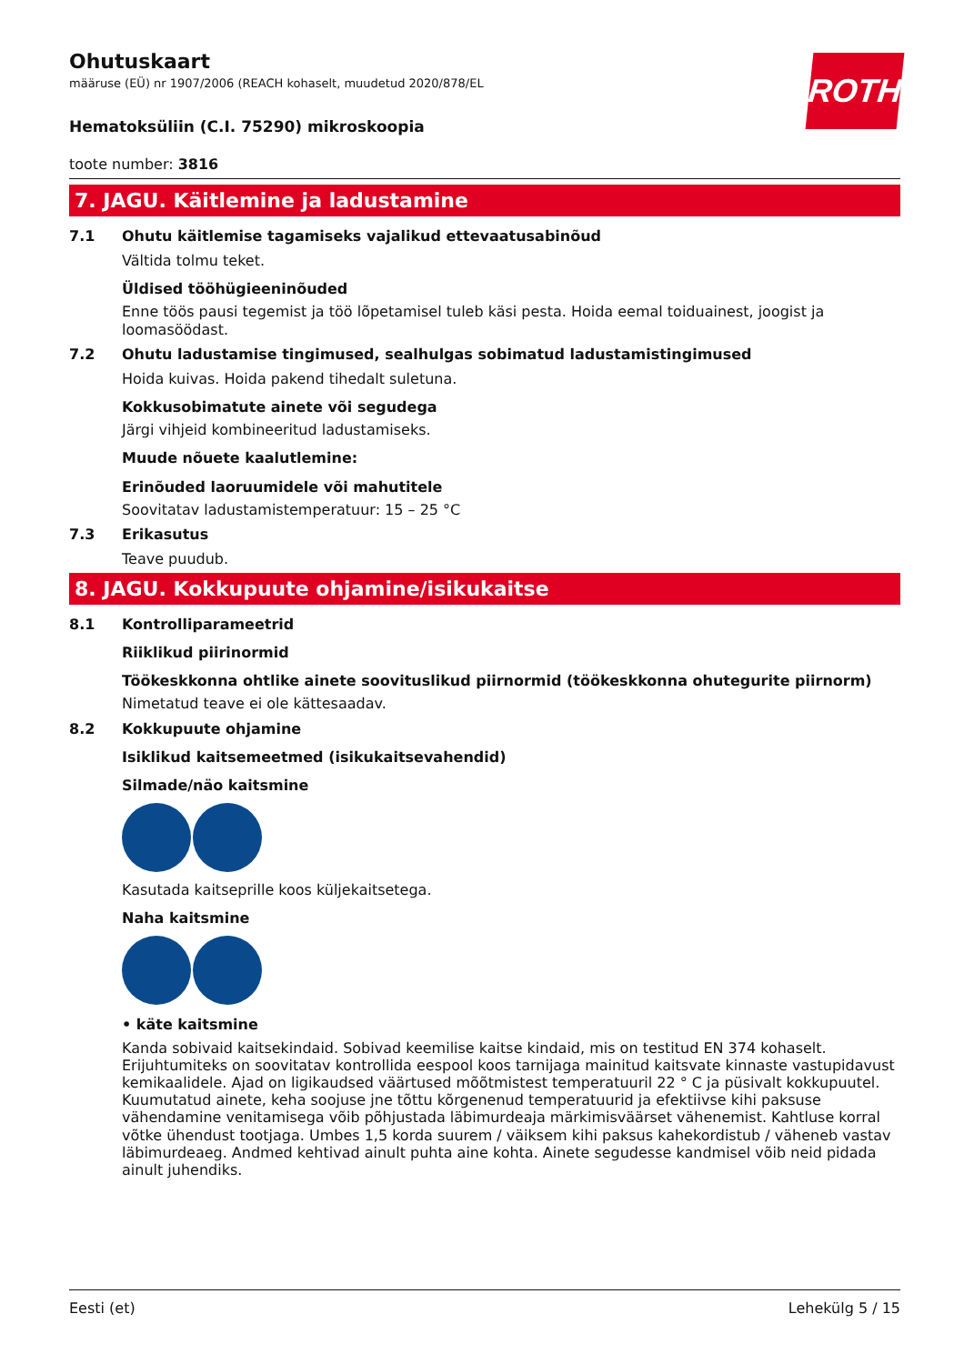ROTH
Ohutuskaart
määruse (EÜ) nr 1907/2006 (REACH kohaselt, muudetud 2020/878/EL
Hematoksüliin (C.I. 75290) mikroskoopia
toote number: 3816
7. JAGU. Käitlemine ja ladustamine
7.1 Ohutu käitlemise tagamiseks vajalikud ettevaatusabinõud
Vältida tolmu teket.
Üldised tööhügieeninõuded
Enne töös pausi tegemist ja töö lõpetamisel tuleb käsi pesta. Hoida eemal toiduainest, joogist ja loomasöödast.
7.2 Ohutu ladustamise tingimused, sealhulgas sobimatud ladustamistingimused
Hoida kuivas. Hoida pakend tihedalt suletuna.
Kokkusobimatute ainete või segudega
Järgi vihjeid kombineeritud ladustamiseks.
Muude nõuete kaalutlemine:
Erinõuded laoruumidele või mahutitele
Soovitatav ladustamistemperatuur: 15 – 25 °C
7.3 Erikasutus
Teave puudub.
8. JAGU. Kokkupuute ohjamine/isikukaitse
8.1 Kontrolliparameetrid
Riiklikud piirinormid
Töökeskkonna ohtlike ainete soovituslikud piirnormid (töökeskkonna ohutegurite piirnorm)
Nimetatud teave ei ole kättesaadav.
8.2 Kokkupuute ohjamine
Isiklikud kaitsemeetmed (isikukaitsevahendid)
Silmade/näo kaitsmine
Kasutada kaitseprille koos küljekaitsetega.
Naha kaitsmine
• käte kaitsmine
Kanda sobivaid kaitsekindaid. Sobivad keemilise kaitse kindaid, mis on testitud EN 374 kohaselt. Erijuhtumiteks on soovitatav kontrollida eespool koos tarnijaga mainitud kaitsvate kinnaste vastupidavust kemikaalidele. Ajad on ligikaudsed väärtused mõõtmistest temperatuuril 22 ° C ja püsivalt kokkupuutel. Kuumutatud ainete, keha soojuse jne tõttu kõrgenenud temperatuurid ja efektiivse kihi paksuse vähendamine venitamisega võib põhjustada läbimurdeaja märkimisväärset vähenemist. Kahtluse korral võtke ühendust tootjaga. Umbes 1,5 korda suurem / väiksem kihi paksus kahekordistub / väheneb vastav läbimurdeaeg. Andmed kehtivad ainult puhta aine kohta. Ainete segudesse kandmisel võib neid pidada ainult juhendiks.
Eesti (et) Lehekülg 5 / 15